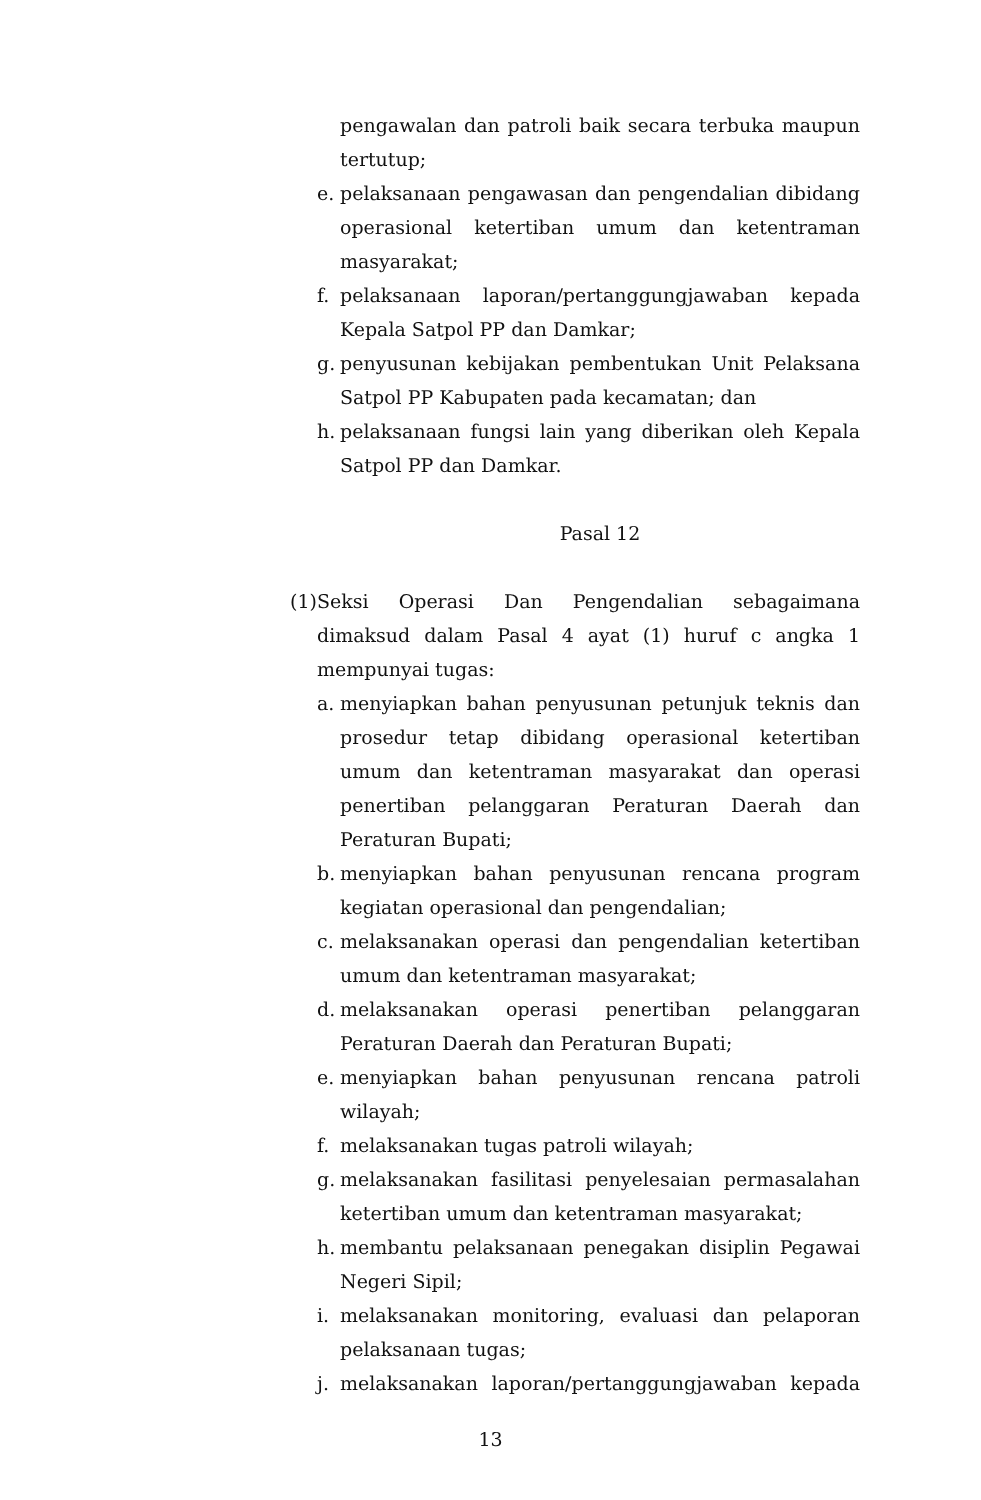pengawalan dan patroli baik secara terbuka maupun tertutup;
e. pelaksanaan pengawasan dan pengendalian dibidang operasional ketertiban umum dan ketentraman masyarakat;
f. pelaksanaan laporan/pertanggungjawaban kepada Kepala Satpol PP dan Damkar;
g. penyusunan kebijakan pembentukan Unit Pelaksana Satpol PP Kabupaten pada kecamatan; dan
h. pelaksanaan fungsi lain yang diberikan oleh Kepala Satpol PP dan Damkar.
Pasal 12
(1) Seksi Operasi Dan Pengendalian sebagaimana dimaksud dalam Pasal 4 ayat (1) huruf c angka 1 mempunyai tugas:
a. menyiapkan bahan penyusunan petunjuk teknis dan prosedur tetap dibidang operasional ketertiban umum dan ketentraman masyarakat dan operasi penertiban pelanggaran Peraturan Daerah dan Peraturan Bupati;
b. menyiapkan bahan penyusunan rencana program kegiatan operasional dan pengendalian;
c. melaksanakan operasi dan pengendalian ketertiban umum dan ketentraman masyarakat;
d. melaksanakan operasi penertiban pelanggaran Peraturan Daerah dan Peraturan Bupati;
e. menyiapkan bahan penyusunan rencana patroli wilayah;
f. melaksanakan tugas patroli wilayah;
g. melaksanakan fasilitasi penyelesaian permasalahan ketertiban umum dan ketentraman masyarakat;
h. membantu pelaksanaan penegakan disiplin Pegawai Negeri Sipil;
i. melaksanakan monitoring, evaluasi dan pelaporan pelaksanaan tugas;
j. melaksanakan laporan/pertanggungjawaban kepada
13